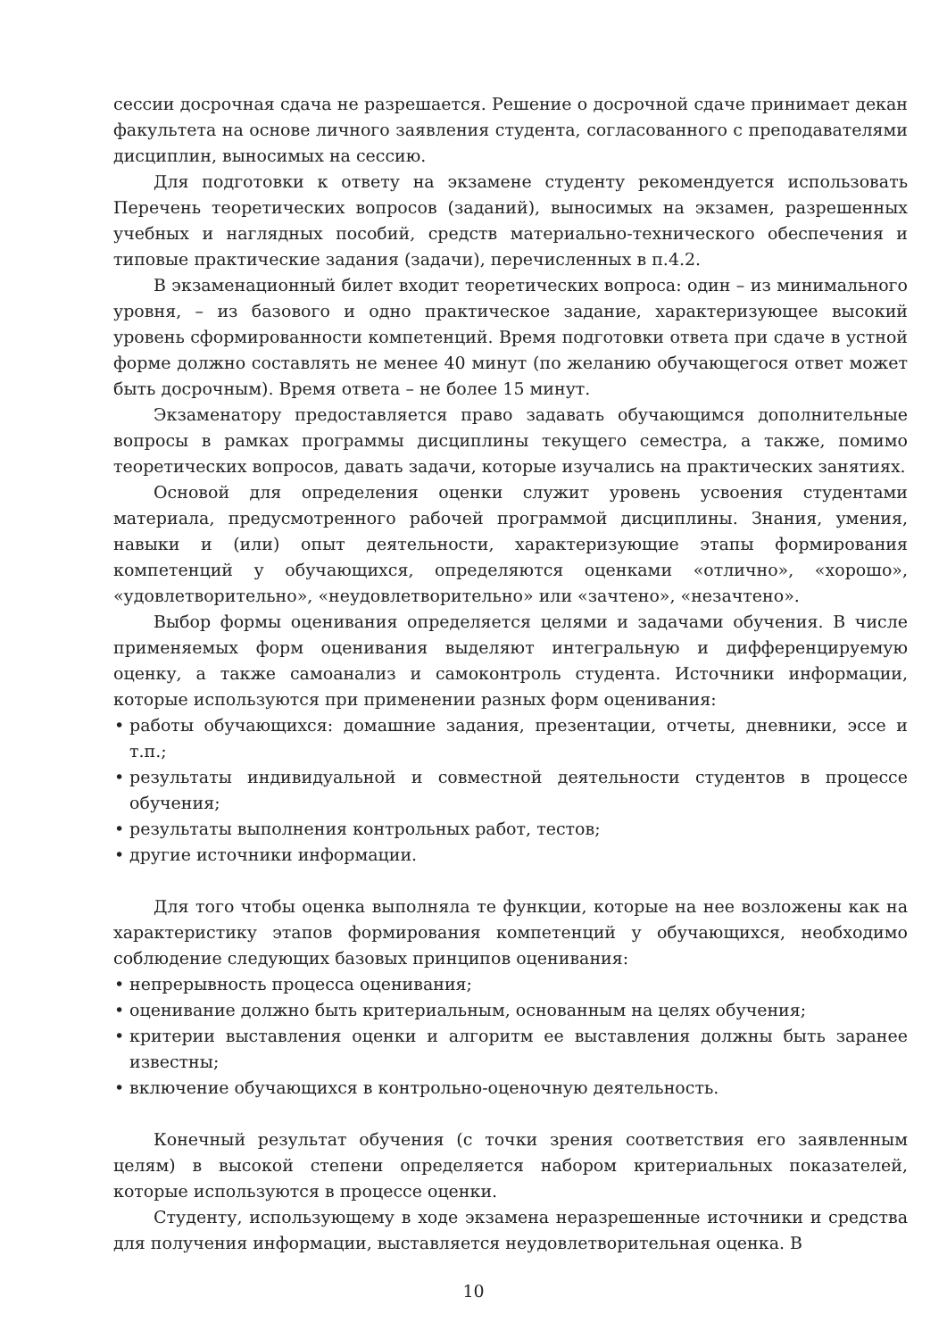сессии досрочная сдача не разрешается. Решение о досрочной сдаче принимает декан факультета на основе личного заявления студента, согласованного с преподавателями дисциплин, выносимых на сессию.
Для подготовки к ответу на экзамене студенту рекомендуется использовать Перечень теоретических вопросов (заданий), выносимых на экзамен, разрешенных учебных и наглядных пособий, средств материально-технического обеспечения и типовые практические задания (задачи), перечисленных в п.4.2.
В экзаменационный билет входит теоретических вопроса: один – из минимального уровня, – из базового и одно практическое задание, характеризующее высокий уровень сформированности компетенций. Время подготовки ответа при сдаче в устной форме должно составлять не менее 40 минут (по желанию обучающегося ответ может быть досрочным). Время ответа – не более 15 минут.
Экзаменатору предоставляется право задавать обучающимся дополнительные вопросы в рамках программы дисциплины текущего семестра, а также, помимо теоретических вопросов, давать задачи, которые изучались на практических занятиях.
Основой для определения оценки служит уровень усвоения студентами материала, предусмотренного рабочей программой дисциплины. Знания, умения, навыки и (или) опыт деятельности, характеризующие этапы формирования компетенций у обучающихся, определяются оценками «отлично», «хорошо», «удовлетворительно», «неудовлетворительно» или «зачтено», «незачтено».
Выбор формы оценивания определяется целями и задачами обучения. В числе применяемых форм оценивания выделяют интегральную и дифференцируемую оценку, а также самоанализ и самоконтроль студента. Источники информации, которые используются при применении разных форм оценивания:
• работы обучающихся: домашние задания, презентации, отчеты, дневники, эссе и т.п.;
• результаты индивидуальной и совместной деятельности студентов в процессе обучения;
• результаты выполнения контрольных работ, тестов;
• другие источники информации.
Для того чтобы оценка выполняла те функции, которые на нее возложены как на характеристику этапов формирования компетенций у обучающихся, необходимо соблюдение следующих базовых принципов оценивания:
• непрерывность процесса оценивания;
• оценивание должно быть критериальным, основанным на целях обучения;
• критерии выставления оценки и алгоритм ее выставления должны быть заранее известны;
• включение обучающихся в контрольно-оценочную деятельность.
Конечный результат обучения (с точки зрения соответствия его заявленным целям) в высокой степени определяется набором критериальных показателей, которые используются в процессе оценки.
Студенту, использующему в ходе экзамена неразрешенные источники и средства для получения информации, выставляется неудовлетворительная оценка. В
10